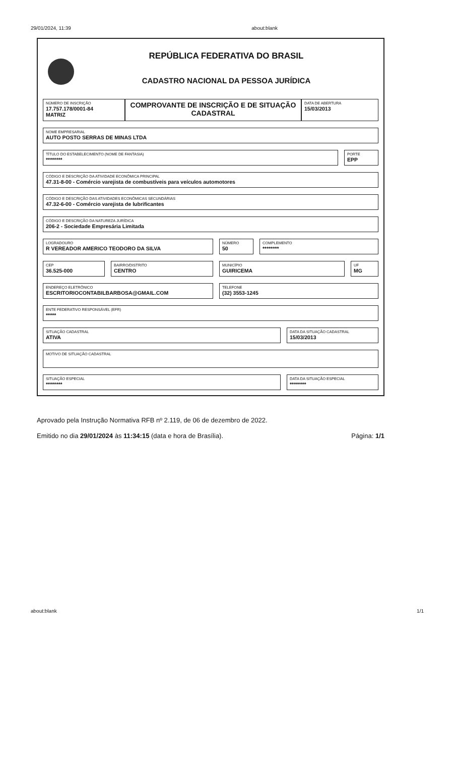29/01/2024, 11:39 about:blank
REPÚBLICA FEDERATIVA DO BRASIL
CADASTRO NACIONAL DA PESSOA JURÍDICA
NÚMERO DE INSCRIÇÃO
17.757.178/0001-84
MATRIZ
COMPROVANTE DE INSCRIÇÃO E DE SITUAÇÃO CADASTRAL
DATA DE ABERTURA
15/03/2013
NOME EMPRESARIAL
AUTO POSTO SERRAS DE MINAS LTDA
TÍTULO DO ESTABELECIMENTO (NOME DE FANTASIA)
********
PORTE
EPP
CÓDIGO E DESCRIÇÃO DA ATIVIDADE ECONÔMICA PRINCIPAL
47.31-8-00 - Comércio varejista de combustíveis para veículos automotores
CÓDIGO E DESCRIÇÃO DAS ATIVIDADES ECONÔMICAS SECUNDÁRIAS
47.32-6-00 - Comércio varejista de lubrificantes
CÓDIGO E DESCRIÇÃO DA NATUREZA JURÍDICA
206-2 - Sociedade Empresária Limitada
LOGRADOURO
R VEREADOR AMERICO TEODORO DA SILVA
NÚMERO
50
COMPLEMENTO
********
CEP
36.525-000
BAIRRO/DISTRITO
CENTRO
MUNICÍPIO
GUIRICEMA
UF
MG
ENDEREÇO ELETRÔNICO
ESCRITORIOCONTABILBARBOSA@GMAIL.COM
TELEFONE
(32) 3553-1245
ENTE FEDERATIVO RESPONSÁVEL (EFR)
*****
SITUAÇÃO CADASTRAL
ATIVA
DATA DA SITUAÇÃO CADASTRAL
15/03/2013
MOTIVO DE SITUAÇÃO CADASTRAL
SITUAÇÃO ESPECIAL
********
DATA DA SITUAÇÃO ESPECIAL
********
Aprovado pela Instrução Normativa RFB nº 2.119, de 06 de dezembro de 2022.
Emitido no dia 29/01/2024 às 11:34:15 (data e hora de Brasília). Página: 1/1
about:blank 1/1